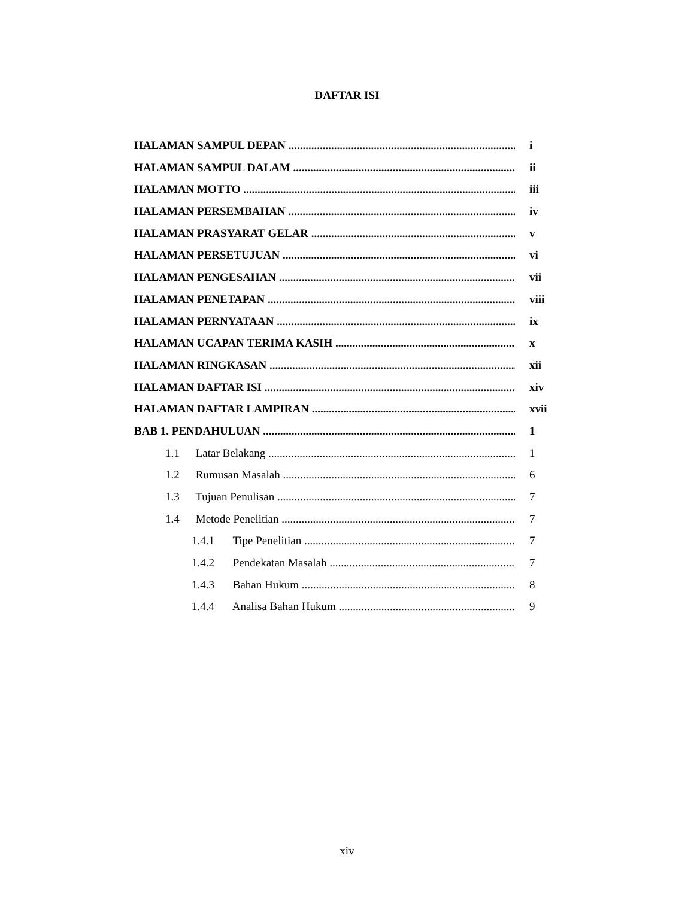DAFTAR ISI
HALAMAN SAMPUL DEPAN i
HALAMAN SAMPUL DALAM ii
HALAMAN MOTTO iii
HALAMAN PERSEMBAHAN iv
HALAMAN PRASYARAT GELAR v
HALAMAN PERSETUJUAN vi
HALAMAN PENGESAHAN vii
HALAMAN PENETAPAN viii
HALAMAN PERNYATAAN ix
HALAMAN UCAPAN TERIMA KASIH x
HALAMAN RINGKASAN xii
HALAMAN DAFTAR ISI xiv
HALAMAN DAFTAR LAMPIRAN xvii
BAB 1. PENDAHULUAN 1
1.1 Latar Belakang 1
1.2 Rumusan Masalah 6
1.3 Tujuan Penulisan 7
1.4 Metode Penelitian 7
1.4.1 Tipe Penelitian 7
1.4.2 Pendekatan Masalah 7
1.4.3 Bahan Hukum 8
1.4.4 Analisa Bahan Hukum 9
xiv